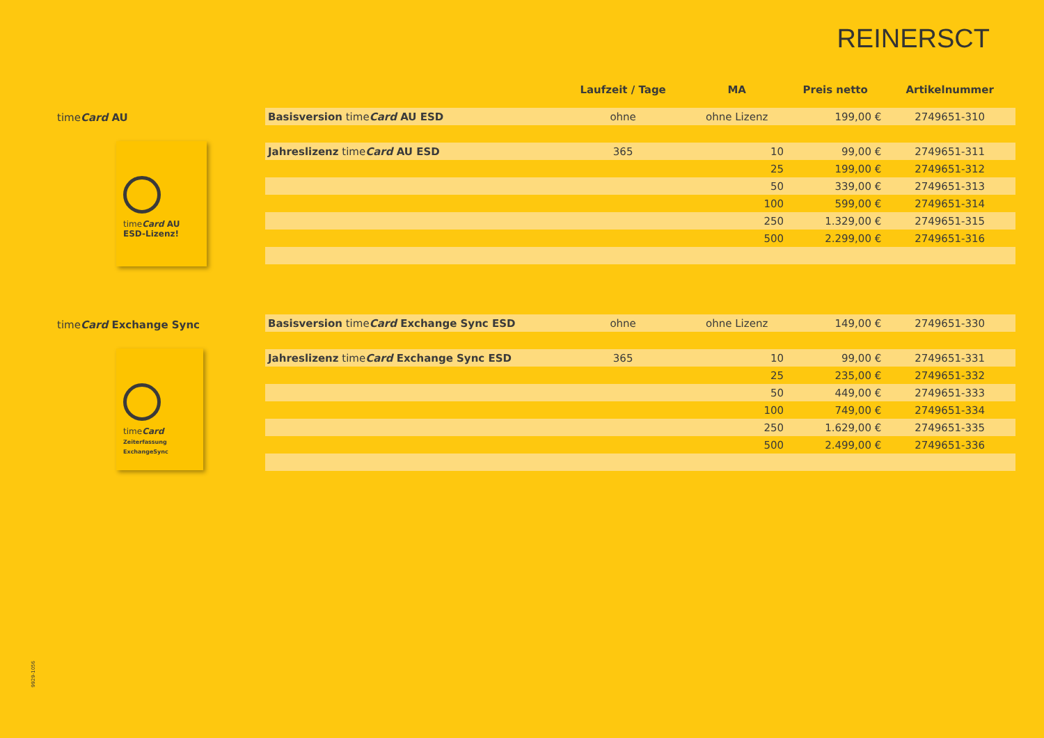REINERSCT
timeCard AU
timeCard AU
ESD-Lizenz!
timeCard Exchange Sync
timeCard
Zeiterfassung ExchangeSync
| | Laufzeit / Tage | MA | Preis netto | Artikelnummer |
| --- | --- | --- | --- | --- |
| Basisversion time Card AU ESD | ohne | ohne Lizenz | 199,00 € | 2749651-310 |
| Jahreslizenz time Card AU ESD | 365 | 10 | 99,00 € | 2749651-311 |
| | | 25 | 199,00 € | 2749651-312 |
| | | 50 | 339,00 € | 2749651-313 |
| | | 100 | 599,00 € | 2749651-314 |
| | | 250 | 1.329,00 € | 2749651-315 |
| | | 500 | 2.299,00 € | 2749651-316 |
| Basisversion time Card Exchange Sync ESD | ohne | ohne Lizenz | 149,00 € | 2749651-330 |
| Jahreslizenz time Card Exchange Sync ESD | 365 | 10 | 99,00 € | 2749651-331 |
| | | 25 | 235,00 € | 2749651-332 |
| | | 50 | 449,00 € | 2749651-333 |
| | | 100 | 749,00 € | 2749651-334 |
| | | 250 | 1.629,00 € | 2749651-335 |
| | | 500 | 2.499,00 € | 2749651-336 |
9929-1056